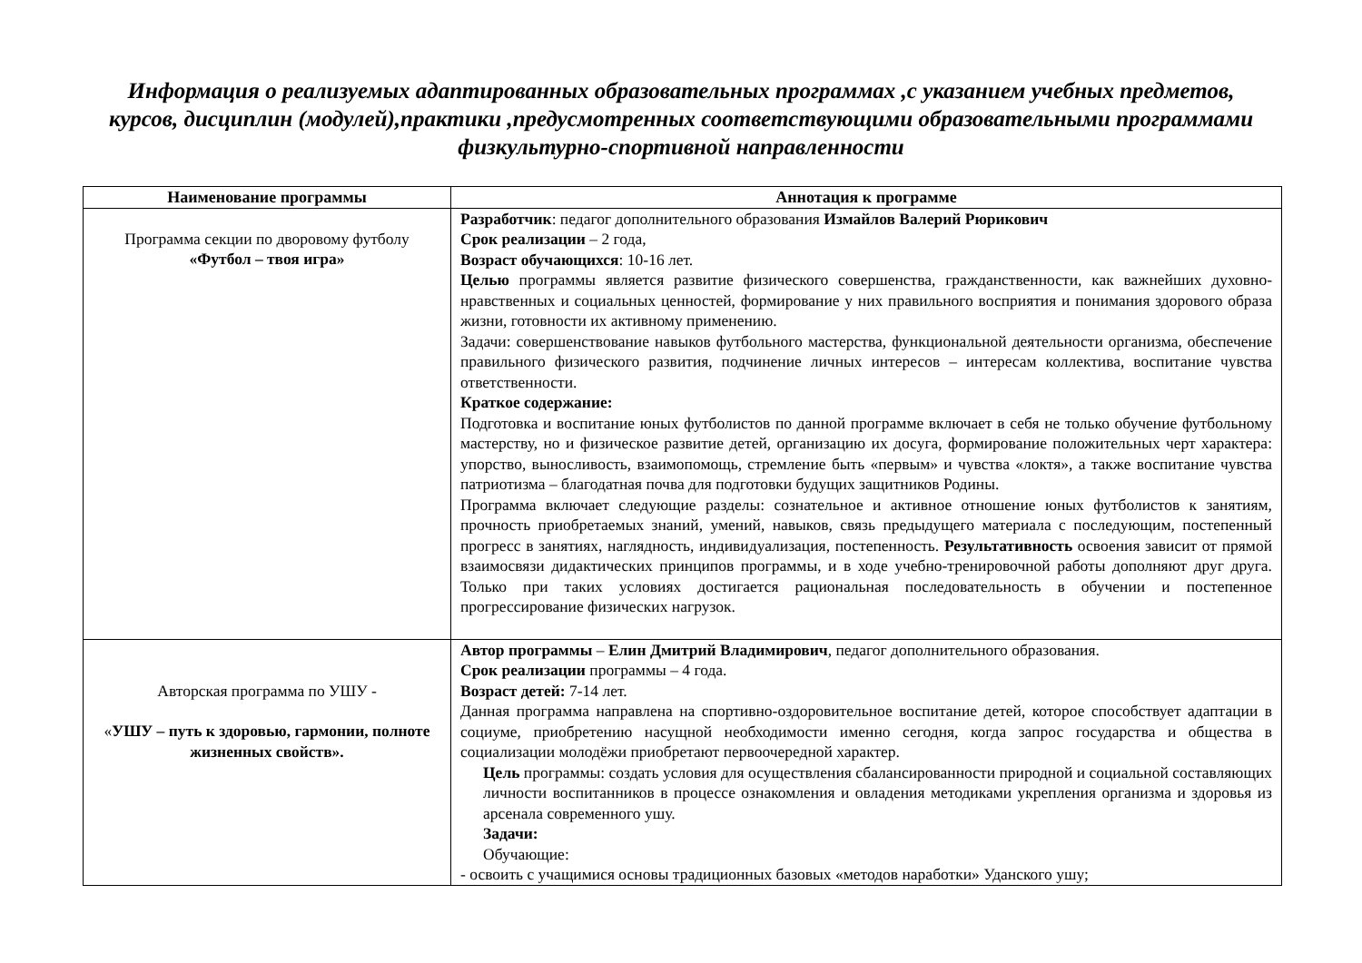Информация о реализуемых адаптированных образовательных программах ,с указанием учебных предметов,
курсов, дисциплин (модулей),практики ,предусмотренных соответствующими образовательными программами
физкультурно-спортивной направленности
| Наименование программы | Аннотация к программе |
| --- | --- |
| Программа секции по дворовому футболу «Футбол – твоя игра» | Разработчик : педагог дополнительного образования Измайлов Валерий Рюрикович Срок реализации – 2 года, Возраст обучающихся : 10-16 лет. Целью программы является развитие физического совершенства, гражданственности, как важнейших духовно-нравственных и социальных ценностей, формирование у них правильного восприятия и понимания здорового образа жизни, готовности их активному применению. Задачи: совершенствование навыков футбольного мастерства, функциональной деятельности организма, обеспечение правильного физического развития, подчинение личных интересов – интересам коллектива, воспитание чувства ответственности. Краткое содержание: Подготовка и воспитание юных футболистов по данной программе включает в себя не только обучение футбольному мастерству, но и физическое развитие детей, организацию их досуга, формирование положительных черт характера: упорство, выносливость, взаимопомощь, стремление быть «первым» и чувства «локтя», а также воспитание чувства патриотизма – благодатная почва для подготовки будущих защитников Родины. Программа включает следующие разделы: сознательное и активное отношение юных футболистов к занятиям, прочность приобретаемых знаний, умений, навыков, связь предыдущего материала с последующим, постепенный прогресс в занятиях, наглядность, индивидуализация, постепенность. Результативность освоения зависит от прямой взаимосвязи дидактических принципов программы, и в ходе учебно-тренировочной работы дополняют друг друга. Только при таких условиях достигается рациональная последовательность в обучении и постепенное прогрессирование физических нагрузок. |
| Авторская программа по УШУ - « УШУ – путь к здоровью, гармонии, полноте жизненных свойств». | Автор программы – Елин Дмитрий Владимирович , педагог дополнительного образования. Срок реализации программы – 4 года. Возраст детей: 7-14 лет. Данная программа направлена на спортивно-оздоровительное воспитание детей, которое способствует адаптации в социуме, приобретению насущной необходимости именно сегодня, когда запрос государства и общества в социализации молодёжи приобретают первоочередной характер. Цель программы: создать условия для осуществления сбалансированности природной и социальной составляющих личности воспитанников в процессе ознакомления и овладения методиками укрепления организма и здоровья из арсенала современного ушу. Задачи: Обучающие: - освоить с учащимися основы традиционных базовых «методов наработки» Уданского ушу; |